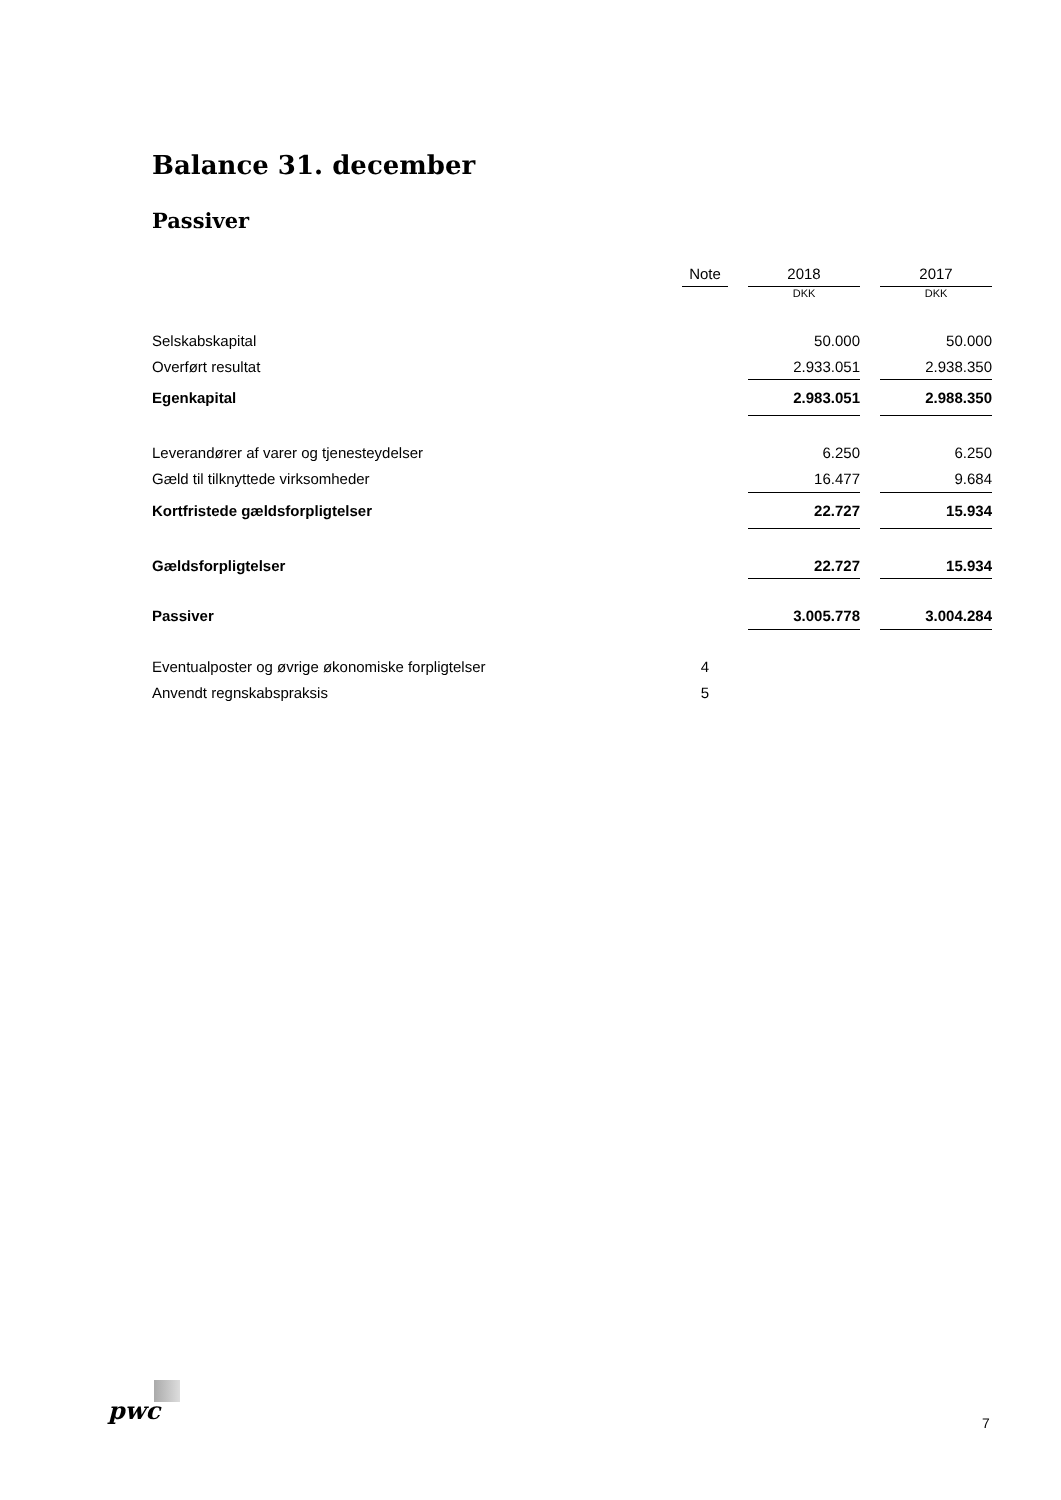Balance 31. december
Passiver
| | Note | | 2018 | | 2017 |
| --- | --- | --- | --- | --- | --- |
| | | | DKK | | DKK |
| Selskabskapital | | | 50.000 | | 50.000 |
| Overført resultat | | | 2.933.051 | | 2.938.350 |
| Egenkapital | | | 2.983.051 | | 2.988.350 |
| Leverandører af varer og tjenesteydelser | | | 6.250 | | 6.250 |
| Gæld til tilknyttede virksomheder | | | 16.477 | | 9.684 |
| Kortfristede gældsforpligtelser | | | 22.727 | | 15.934 |
| Gældsforpligtelser | | | 22.727 | | 15.934 |
| Passiver | | | 3.005.778 | | 3.004.284 |
| Eventualposter og øvrige økonomiske forpligtelser | 4 | | | | |
| Anvendt regnskabspraksis | 5 | | | | |
pwc 7